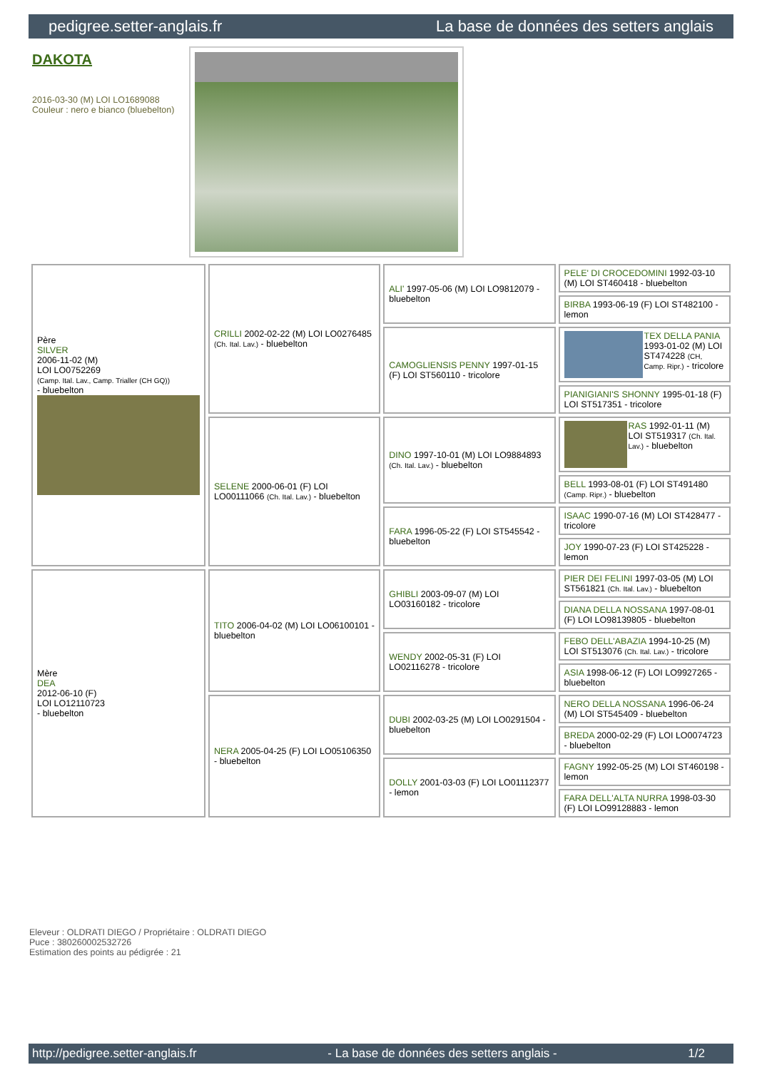pedigree.setter-anglais.fr La base de données des setters anglais
DAKOTA
2016-03-30 (M) LOI LO1689088
Couleur : nero e bianco (bluebelton)
| Père SILVER 2006-11-02 (M) LOI LO0752269 (Camp. Ital. Lav., Camp. Trialler (CH GQ)) - bluebelton | CRILLI 2002-02-22 (M) LOI LO0276485 (Ch. Ital. Lav.) - bluebelton | ALI' 1997-05-06 (M) LOI LO9812079 - bluebelton | PELE' DI CROCEDOMINI 1992-03-10 (M) LOI ST460418 - bluebelton |
| | | | BIRBA 1993-06-19 (F) LOI ST482100 - lemon |
| | | CAMOGLIENSIS PENNY 1997-01-15 (F) LOI ST560110 - tricolore | TEX DELLA PANIA 1993-01-02 (M) LOI ST474228 (CH, Camp. Ripr.) - tricolore |
| | | | PIANIGIANI'S SHONNY 1995-01-18 (F) LOI ST517351 - tricolore |
| | SELENE 2000-06-01 (F) LOI LO00111066 (Ch. Ital. Lav.) - bluebelton | DINO 1997-10-01 (M) LOI LO9884893 (Ch. Ital. Lav.) - bluebelton | RAS 1992-01-11 (M) LOI ST519317 (Ch. Ital. Lav.) - bluebelton |
| | | | BELL 1993-08-01 (F) LOI ST491480 (Camp. Ripr.) - bluebelton |
| | | FARA 1996-05-22 (F) LOI ST545542 - bluebelton | ISAAC 1990-07-16 (M) LOI ST428477 - tricolore |
| | | | JOY 1990-07-23 (F) LOI ST425228 - lemon |
| Mère DEA 2012-06-10 (F) LOI LO12110723 - bluebelton | TITO 2006-04-02 (M) LOI LO06100101 - bluebelton | GHIBLI 2003-09-07 (M) LOI LO03160182 - tricolore | PIER DEI FELINI 1997-03-05 (M) LOI ST561821 (Ch. Ital. Lav.) - bluebelton |
| | | | DIANA DELLA NOSSANA 1997-08-01 (F) LOI LO98139805 - bluebelton |
| | | WENDY 2002-05-31 (F) LOI LO02116278 - tricolore | FEBO DELL'ABAZIA 1994-10-25 (M) LOI ST513076 (Ch. Ital. Lav.) - tricolore |
| | | | ASIA 1998-06-12 (F) LOI LO9927265 - bluebelton |
| | NERA 2005-04-25 (F) LOI LO05106350 - bluebelton | DUBI 2002-03-25 (M) LOI LO0291504 - bluebelton | NERO DELLA NOSSANA 1996-06-24 (M) LOI ST545409 - bluebelton |
| | | | BREDA 2000-02-29 (F) LOI LO0074723 - bluebelton |
| | | DOLLY 2001-03-03 (F) LOI LO01112377 - lemon | FAGNY 1992-05-25 (M) LOI ST460198 - lemon |
| | | | FARA DELL'ALTA NURRA 1998-03-30 (F) LOI LO99128883 - lemon |
Eleveur : OLDRATI DIEGO / Propriétaire : OLDRATI DIEGO
Puce : 380260002532726
Estimation des points au pédigrée : 21
http://pedigree.setter-anglais.fr - La base de données des setters anglais - 1/2